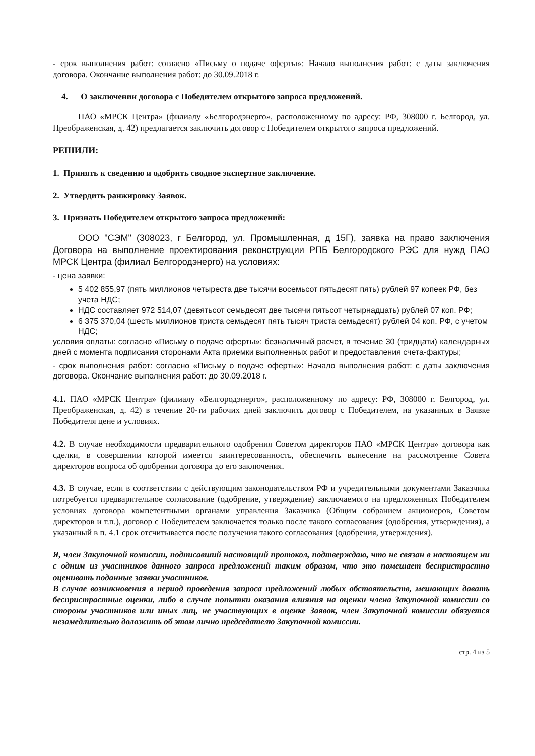- срок выполнения работ: согласно «Письму о подаче оферты»: Начало выполнения работ: с даты заключения договора. Окончание выполнения работ: до 30.09.2018 г.
4. О заключении договора с Победителем открытого запроса предложений.
ПАО «МРСК Центра» (филиалу «Белгородэнерго», расположенному по адресу: РФ, 308000 г. Белгород, ул. Преображенская, д. 42) предлагается заключить договор с Победителем открытого запроса предложений.
РЕШИЛИ:
1. Принять к сведению и одобрить сводное экспертное заключение.
2. Утвердить ранжировку Заявок.
3. Признать Победителем открытого запроса предложений:
ООО "СЭМ" (308023, г Белгород, ул. Промышленная, д 15Г), заявка на право заключения Договора на выполнение проектирования реконструкции РПБ Белгородского РЭС для нужд ПАО МРСК Центра (филиал Белгородэнерго) на условиях:
- цена заявки:
5 402 855,97 (пять миллионов четыреста две тысячи восемьсот пятьдесят пять) рублей 97 копеек РФ, без учета НДС;
НДС составляет 972 514,07 (девятьсот семьдесят две тысячи пятьсот четырнадцать) рублей 07 коп. РФ;
6 375 370,04 (шесть миллионов триста семьдесят пять тысяч триста семьдесят) рублей 04 коп. РФ, с учетом НДС;
условия оплаты: согласно «Письму о подаче оферты»: безналичный расчет, в течение 30 (тридцати) календарных дней с момента подписания сторонами Акта приемки выполненных работ и предоставления счета-фактуры;
- срок выполнения работ: согласно «Письму о подаче оферты»: Начало выполнения работ: с даты заключения договора. Окончание выполнения работ: до 30.09.2018 г.
4.1. ПАО «МРСК Центра» (филиалу «Белгородэнерго», расположенному по адресу: РФ, 308000 г. Белгород, ул. Преображенская, д. 42) в течение 20-ти рабочих дней заключить договор с Победителем, на указанных в Заявке Победителя цене и условиях.
4.2. В случае необходимости предварительного одобрения Советом директоров ПАО «МРСК Центра» договора как сделки, в совершении которой имеется заинтересованность, обеспечить вынесение на рассмотрение Совета директоров вопроса об одобрении договора до его заключения.
4.3. В случае, если в соответствии с действующим законодательством РФ и учредительными документами Заказчика потребуется предварительное согласование (одобрение, утверждение) заключаемого на предложенных Победителем условиях договора компетентными органами управления Заказчика (Общим собранием акционеров, Советом директоров и т.п.), договор с Победителем заключается только после такого согласования (одобрения, утверждения), а указанный в п. 4.1 срок отсчитывается после получения такого согласования (одобрения, утверждения).
Я, член Закупочной комиссии, подписавший настоящий протокол, подтверждаю, что не связан в настоящем ни с одним из участников данного запроса предложений таким образом, что это помешает беспристрастно оценивать поданные заявки участников.
В случае возникновения в период проведения запроса предложений любых обстоятельств, мешающих давать беспристрастные оценки, либо в случае попытки оказания влияния на оценки члена Закупочной комиссии со стороны участников или иных лиц, не участвующих в оценке Заявок, член Закупочной комиссии обязуется незамедлительно доложить об этом лично председателю Закупочной комиссии.
стр. 4 из 5